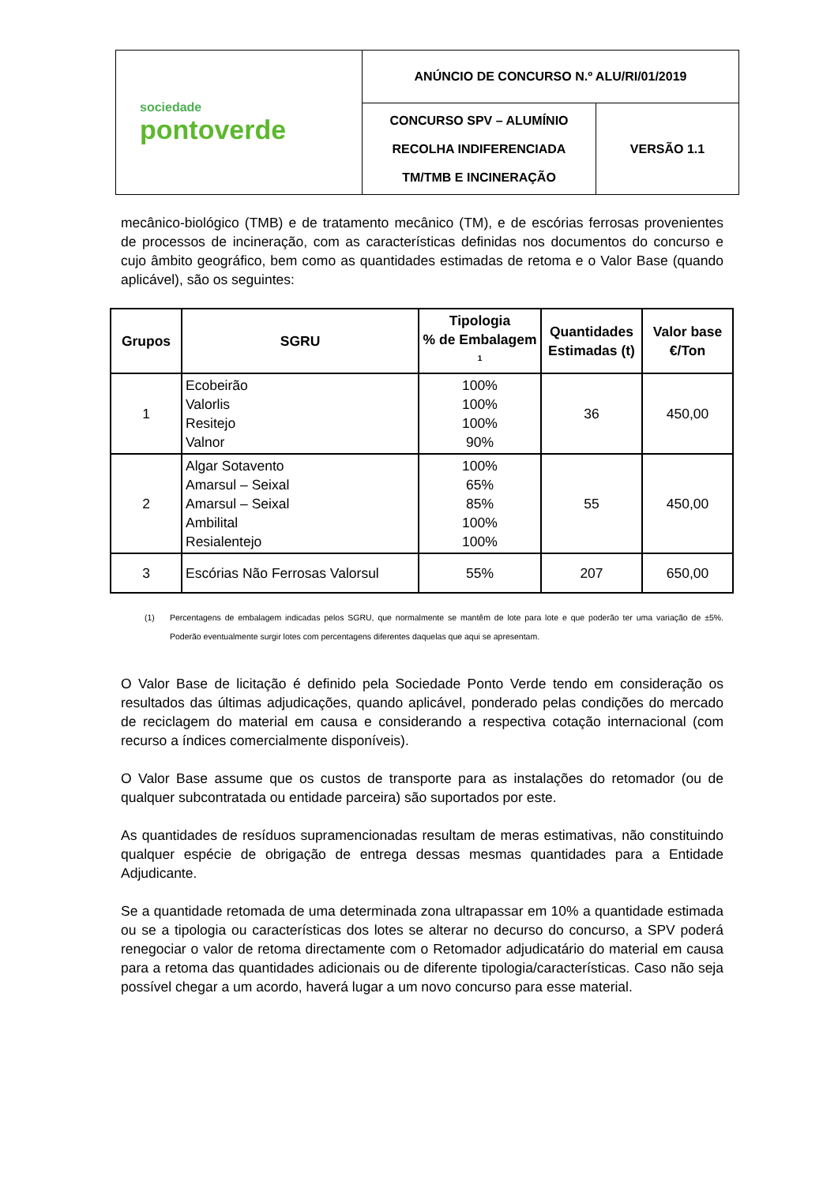| sociedade pontoverde | ANÚNCIO DE CONCURSO N.º ALU/RI/01/2019 | |
| | CONCURSO SPV – ALUMÍNIO RECOLHA INDIFERENCIADA TM/TMB E INCINERAÇÃO | VERSÃO 1.1 |
mecânico-biológico (TMB) e de tratamento mecânico (TM), e de escórias ferrosas provenientes de processos de incineração, com as características definidas nos documentos do concurso e cujo âmbito geográfico, bem como as quantidades estimadas de retoma e o Valor Base (quando aplicável), são os seguintes:
| Grupos | SGRU | Tipologia % de Embalagem <sup>1</sup> | Quantidades Estimadas (t) | Valor base €/Ton |
| --- | --- | --- | --- | --- |
| 1 | Ecobeirão Valorlis Resitejo Valnor | 100% 100% 100% 90% | 36 | 450,00 |
| 2 | Algar Sotavento Amarsul – Seixal Amarsul – Seixal Ambilital Resialentejo | 100% 65% 85% 100% 100% | 55 | 450,00 |
| 3 | Escórias Não Ferrosas Valorsul | 55% | 207 | 650,00 |
(1) Percentagens de embalagem indicadas pelos SGRU, que normalmente se mantêm de lote para lote e que poderão ter uma variação de ±5%. Poderão eventualmente surgir lotes com percentagens diferentes daquelas que aqui se apresentam.
O Valor Base de licitação é definido pela Sociedade Ponto Verde tendo em consideração os resultados das últimas adjudicações, quando aplicável, ponderado pelas condições do mercado de reciclagem do material em causa e considerando a respectiva cotação internacional (com recurso a índices comercialmente disponíveis).
O Valor Base assume que os custos de transporte para as instalações do retomador (ou de qualquer subcontratada ou entidade parceira) são suportados por este.
As quantidades de resíduos supramencionadas resultam de meras estimativas, não constituindo qualquer espécie de obrigação de entrega dessas mesmas quantidades para a Entidade Adjudicante.
Se a quantidade retomada de uma determinada zona ultrapassar em 10% a quantidade estimada ou se a tipologia ou características dos lotes se alterar no decurso do concurso, a SPV poderá renegociar o valor de retoma directamente com o Retomador adjudicatário do material em causa para a retoma das quantidades adicionais ou de diferente tipologia/características. Caso não seja possível chegar a um acordo, haverá lugar a um novo concurso para esse material.